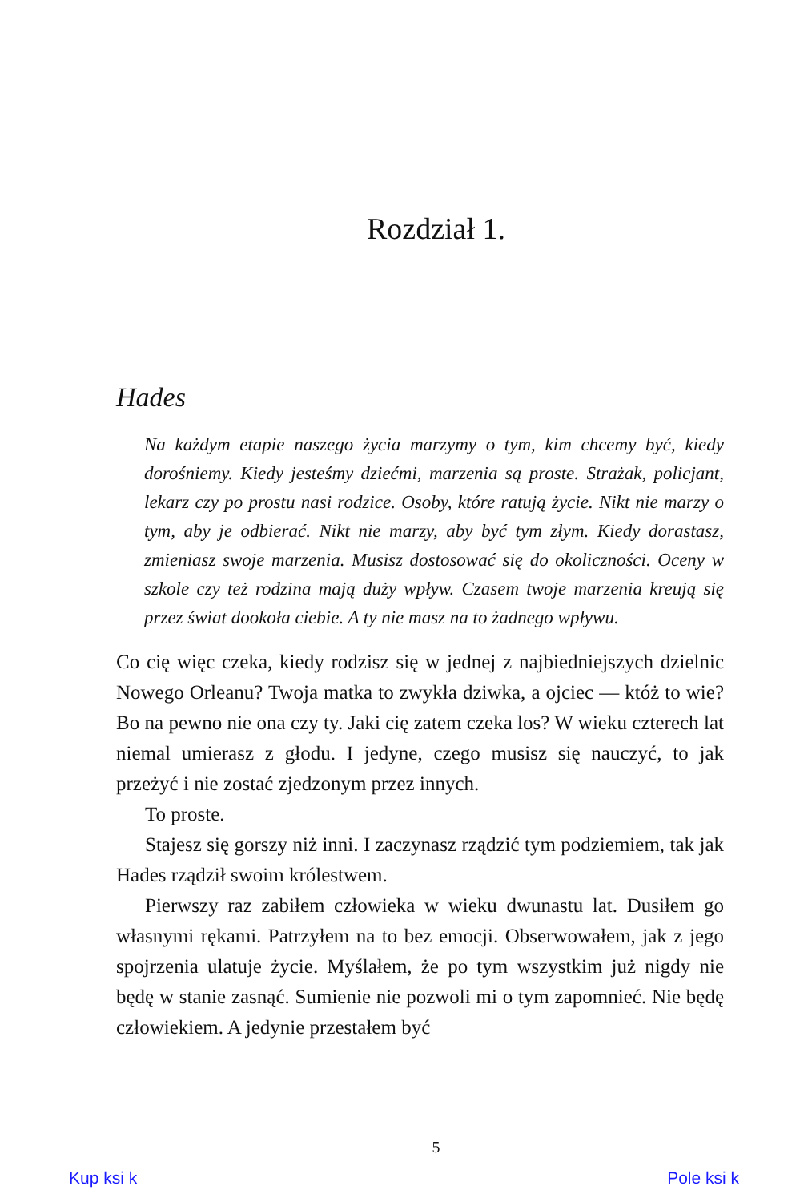Rozdział 1.
Hades
Na każdym etapie naszego życia marzymy o tym, kim chcemy być, kiedy dorośniemy. Kiedy jesteśmy dziećmi, marzenia są proste. Strażak, policjant, lekarz czy po prostu nasi rodzice. Osoby, które ratują życie. Nikt nie marzy o tym, aby je odbierać. Nikt nie marzy, aby być tym złym. Kiedy dorastasz, zmieniasz swoje marzenia. Musisz dostosować się do okoliczności. Oceny w szkole czy też rodzina mają duży wpływ. Czasem twoje marzenia kreują się przez świat dookoła ciebie. A ty nie masz na to żadnego wpływu.
Co cię więc czeka, kiedy rodzisz się w jednej z najbiedniejszych dzielnic Nowego Orleanu? Twoja matka to zwykła dziwka, a ojciec — któż to wie? Bo na pewno nie ona czy ty. Jaki cię zatem czeka los? W wieku czterech lat niemal umierasz z głodu. I jedyne, czego musisz się nauczyć, to jak przeżyć i nie zostać zjedzonym przez innych.
To proste.
Stajesz się gorszy niż inni. I zaczynasz rządzić tym podziemiem, tak jak Hades rządził swoim królestwem.
Pierwszy raz zabiłem człowieka w wieku dwunastu lat. Dusiłem go własnymi rękami. Patrzyłem na to bez emocji. Obserwowałem, jak z jego spojrzenia ulatuje życie. Myślałem, że po tym wszystkim już nigdy nie będę w stanie zasnąć. Sumienie nie pozwoli mi o tym zapomnieć. Nie będę człowiekiem. A jedynie przestałem być
5
Kup ksi k Pole ksi k